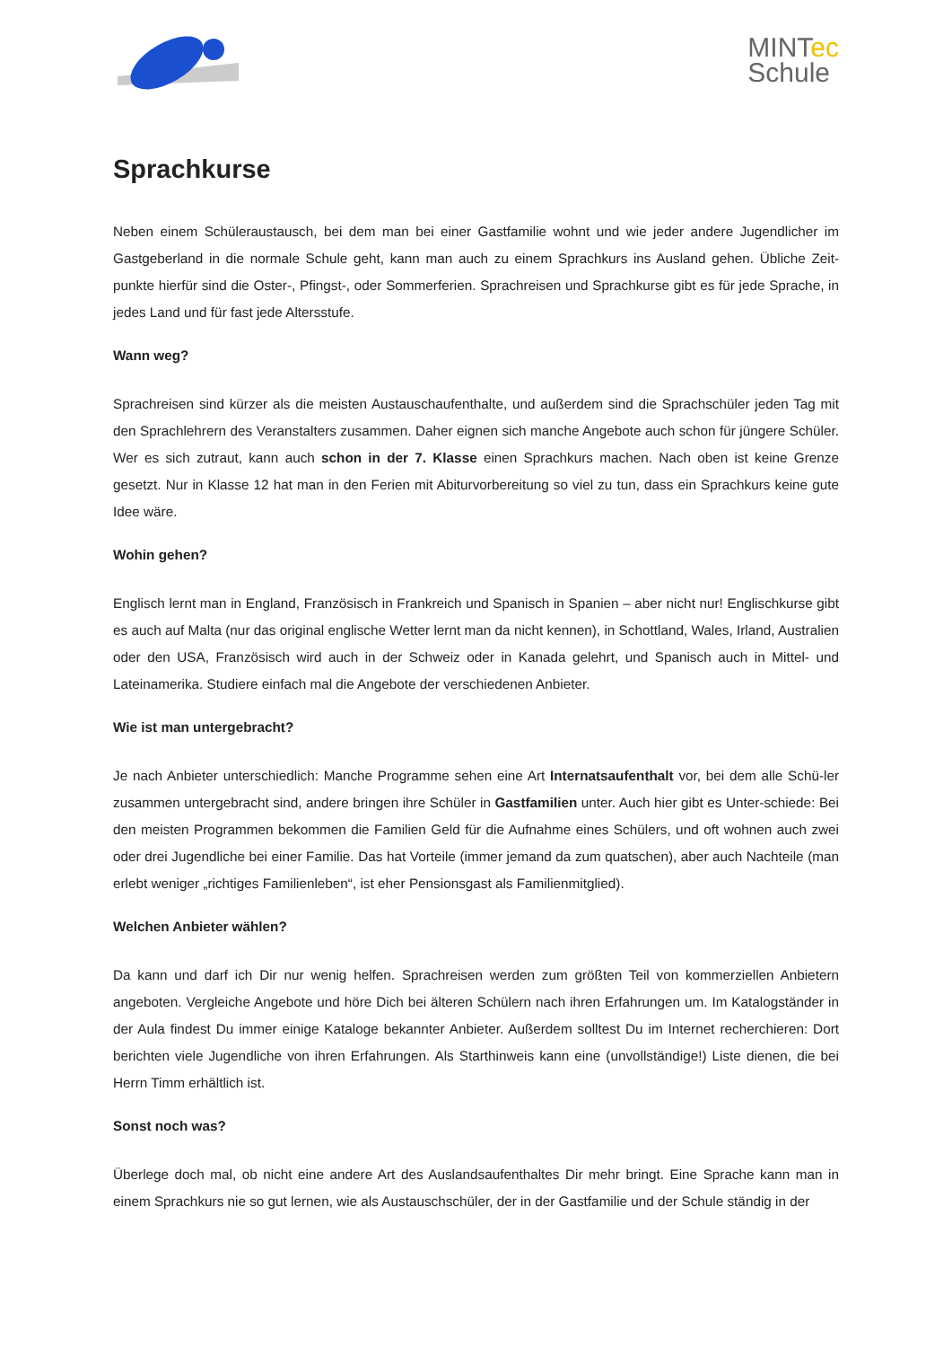MINTec
Schule
Sprachkurse
Neben einem Schüleraustausch, bei dem man bei einer Gastfamilie wohnt und wie jeder andere Jugendlicher im Gastgeberland in die normale Schule geht, kann man auch zu einem Sprachkurs ins Ausland gehen. Übliche Zeit-punkte hierfür sind die Oster-, Pfingst-, oder Sommerferien. Sprachreisen und Sprachkurse gibt es für jede Sprache, in jedes Land und für fast jede Altersstufe.
Wann weg?
Sprachreisen sind kürzer als die meisten Austauschaufenthalte, und außerdem sind die Sprachschüler jeden Tag mit den Sprachlehrern des Veranstalters zusammen. Daher eignen sich manche Angebote auch schon für jüngere Schüler. Wer es sich zutraut, kann auch schon in der 7. Klasse einen Sprachkurs machen. Nach oben ist keine Grenze gesetzt. Nur in Klasse 12 hat man in den Ferien mit Abiturvorbereitung so viel zu tun, dass ein Sprachkurs keine gute Idee wäre.
Wohin gehen?
Englisch lernt man in England, Französisch in Frankreich und Spanisch in Spanien – aber nicht nur! Englischkurse gibt es auch auf Malta (nur das original englische Wetter lernt man da nicht kennen), in Schottland, Wales, Irland, Australien oder den USA, Französisch wird auch in der Schweiz oder in Kanada gelehrt, und Spanisch auch in Mittel- und Lateinamerika. Studiere einfach mal die Angebote der verschiedenen Anbieter.
Wie ist man untergebracht?
Je nach Anbieter unterschiedlich: Manche Programme sehen eine Art Internatsaufenthalt vor, bei dem alle Schü-ler zusammen untergebracht sind, andere bringen ihre Schüler in Gastfamilien unter. Auch hier gibt es Unter-schiede: Bei den meisten Programmen bekommen die Familien Geld für die Aufnahme eines Schülers, und oft wohnen auch zwei oder drei Jugendliche bei einer Familie. Das hat Vorteile (immer jemand da zum quatschen), aber auch Nachteile (man erlebt weniger „richtiges Familienleben“, ist eher Pensionsgast als Familienmitglied).
Welchen Anbieter wählen?
Da kann und darf ich Dir nur wenig helfen. Sprachreisen werden zum größten Teil von kommerziellen Anbietern angeboten. Vergleiche Angebote und höre Dich bei älteren Schülern nach ihren Erfahrungen um. Im Katalogständer in der Aula findest Du immer einige Kataloge bekannter Anbieter. Außerdem solltest Du im Internet recherchieren: Dort berichten viele Jugendliche von ihren Erfahrungen. Als Starthinweis kann eine (unvollständige!) Liste dienen, die bei Herrn Timm erhältlich ist.
Sonst noch was?
Überlege doch mal, ob nicht eine andere Art des Auslandsaufenthaltes Dir mehr bringt. Eine Sprache kann man in einem Sprachkurs nie so gut lernen, wie als Austauschschüler, der in der Gastfamilie und der Schule ständig in der